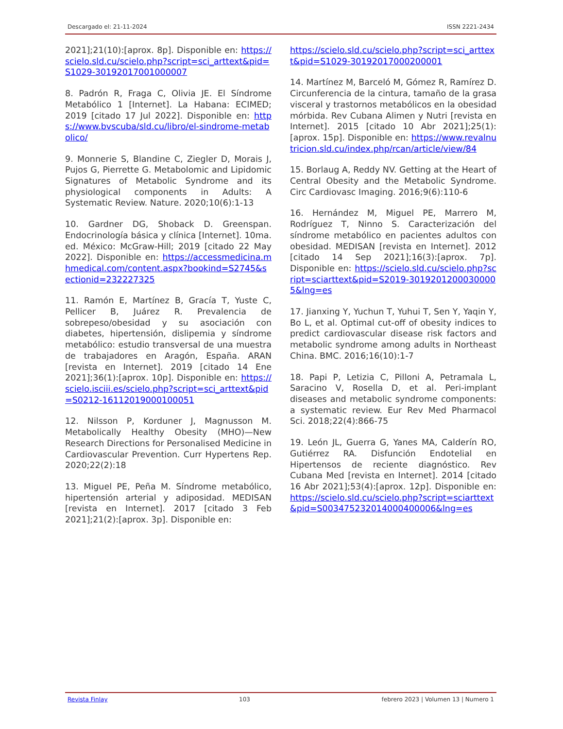Descargado el: 21-11-2024 ISSN 2221-2434
2021];21(10):[aprox. 8p]. Disponible en: https://scielo.sld.cu/scielo.php?script=sci_arttext&pid=S1029-30192017001000007
8. Padrón R, Fraga C, Olivia JE. El Síndrome Metabólico 1 [Internet]. La Habana: ECIMED; 2019 [citado 17 Jul 2022]. Disponible en: https://www.bvscuba/sld.cu/libro/el-sindrome-metabolico/
9. Monnerie S, Blandine C, Ziegler D, Morais J, Pujos G, Pierrette G. Metabolomic and Lipidomic Signatures of Metabolic Syndrome and its physiological components in Adults: A Systematic Review. Nature. 2020;10(6):1-13
10. Gardner DG, Shoback D. Greenspan. Endocrinología básica y clínica [Internet]. 10ma. ed. México: McGraw-Hill; 2019 [citado 22 May 2022]. Disponible en: https://accessmedicina.mhmedical.com/content.aspx?bookind=S2745&sectionid=232227325
11. Ramón E, Martínez B, Gracía T, Yuste C, Pellicer B, Juárez R. Prevalencia de sobrepeso/obesidad y su asociación con diabetes, hipertensión, dislipemia y síndrome metabólico: estudio transversal de una muestra de trabajadores en Aragón, España. ARAN [revista en Internet]. 2019 [citado 14 Ene 2021];36(1):[aprox. 10p]. Disponible en: https://scielo.isciii.es/scielo.php?script=sci_arttext&pid=S0212-16112019000100051
12. Nilsson P, Korduner J, Magnusson M. Metabolically Healthy Obesity (MHO)—New Research Directions for Personalised Medicine in Cardiovascular Prevention. Curr Hypertens Rep. 2020;22(2):18
13. Miguel PE, Peña M. Síndrome metabólico, hipertensión arterial y adiposidad. MEDISAN [revista en Internet]. 2017 [citado 3 Feb 2021];21(2):[aprox. 3p]. Disponible en:
https://scielo.sld.cu/scielo.php?script=sci_arttext&pid=S1029-30192017000200001
14. Martínez M, Barceló M, Gómez R, Ramírez D. Circunferencia de la cintura, tamaño de la grasa visceral y trastornos metabólicos en la obesidad mórbida. Rev Cubana Alimen y Nutri [revista en Internet]. 2015 [citado 10 Abr 2021];25(1):[aprox. 15p]. Disponible en: https://www.revalnutricion.sld.cu/index.php/rcan/article/view/84
15. Borlaug A, Reddy NV. Getting at the Heart of Central Obesity and the Metabolic Syndrome. Circ Cardiovasc Imaging. 2016;9(6):110-6
16. Hernández M, Miguel PE, Marrero M, Rodríguez T, Ninno S. Caracterización del síndrome metabólico en pacientes adultos con obesidad. MEDISAN [revista en Internet]. 2012 [citado 14 Sep 2021];16(3):[aprox. 7p]. Disponible en: https://scielo.sld.cu/scielo.php?script=sciarttext&pid=S2019-30192012000300005&lng=es
17. Jianxing Y, Yuchun T, Yuhui T, Sen Y, Yaqin Y, Bo L, et al. Optimal cut-off of obesity indices to predict cardiovascular disease risk factors and metabolic syndrome among adults in Northeast China. BMC. 2016;16(10):1-7
18. Papi P, Letizia C, Pilloni A, Petramala L, Saracino V, Rosella D, et al. Peri-implant diseases and metabolic syndrome components: a systematic review. Eur Rev Med Pharmacol Sci. 2018;22(4):866-75
19. León JL, Guerra G, Yanes MA, Calderín RO, Gutiérrez RA. Disfunción Endotelial en Hipertensos de reciente diagnóstico. Rev Cubana Med [revista en Internet]. 2014 [citado 16 Abr 2021];53(4):[aprox. 12p]. Disponible en: https://scielo.sld.cu/scielo.php?script=sciarttext&pid=S003475232014000400006&lng=es
Revista Finlay 103 febrero 2023 | Volumen 13 | Numero 1